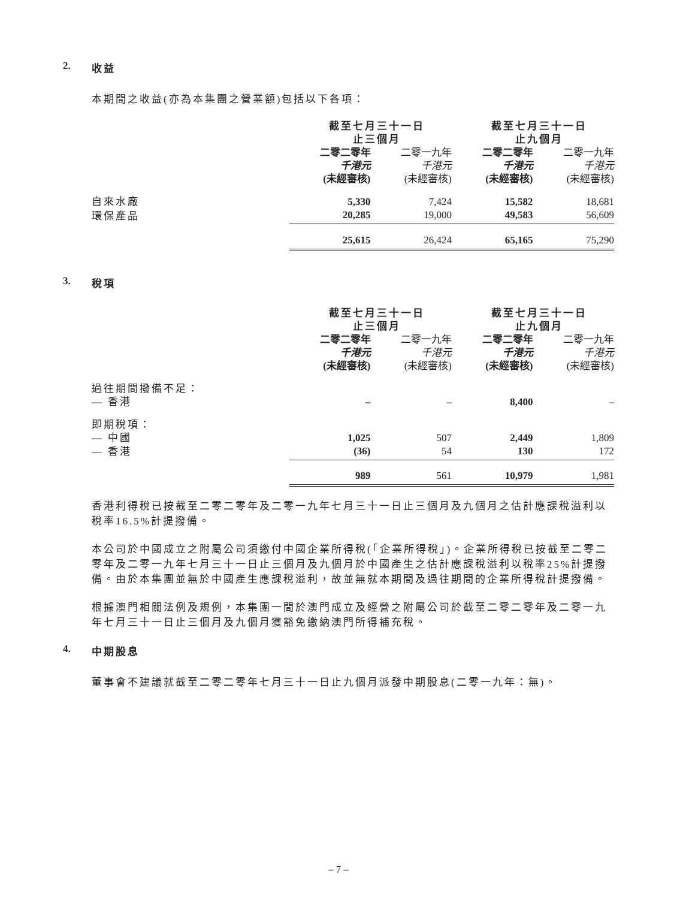2. 收益
本期間之收益(亦為本集團之營業額)包括以下各項：
| | 截至七月三十一日 止三個月 | | 截至七月三十一日 止九個月 | |
| | 二零二零年 | 二零一九年 | 二零二零年 | 二零一九年 |
| | 千港元 | 千港元 | 千港元 | 千港元 |
| | (未經審核) | (未經審核) | (未經審核) | (未經審核) |
| 自來水廠 | 5,330 | 7,424 | 15,582 | 18,681 |
| 環保產品 | 20,285 | 19,000 | 49,583 | 56,609 |
| | 25,615 | 26,424 | 65,165 | 75,290 |
3. 稅項
| | 截至七月三十一日 止三個月 | | 截至七月三十一日 止九個月 | |
| | 二零二零年 | 二零一九年 | 二零二零年 | 二零一九年 |
| | 千港元 | 千港元 | 千港元 | 千港元 |
| | (未經審核) | (未經審核) | (未經審核) | (未經審核) |
| 過往期間撥備不足： | | | | |
| — 香港 | – | – | 8,400 | – |
| 即期稅項： | | | | |
| — 中國 | 1,025 | 507 | 2,449 | 1,809 |
| — 香港 | (36) | 54 | 130 | 172 |
| | 989 | 561 | 10,979 | 1,981 |
香港利得稅已按截至二零二零年及二零一九年七月三十一日止三個月及九個月之估計應課稅溢利以稅率16.5%計提撥備。
本公司於中國成立之附屬公司須繳付中國企業所得稅(「企業所得稅」)。企業所得稅已按截至二零二零年及二零一九年七月三十一日止三個月及九個月於中國產生之估計應課稅溢利以稅率25%計提撥備。由於本集團並無於中國產生應課稅溢利，故並無就本期間及過往期間的企業所得稅計提撥備。
根據澳門相關法例及規例，本集團一間於澳門成立及經營之附屬公司於截至二零二零年及二零一九年七月三十一日止三個月及九個月獲豁免繳納澳門所得補充稅。
4. 中期股息
董事會不建議就截至二零二零年七月三十一日止九個月派發中期股息(二零一九年：無)。
– 7 –